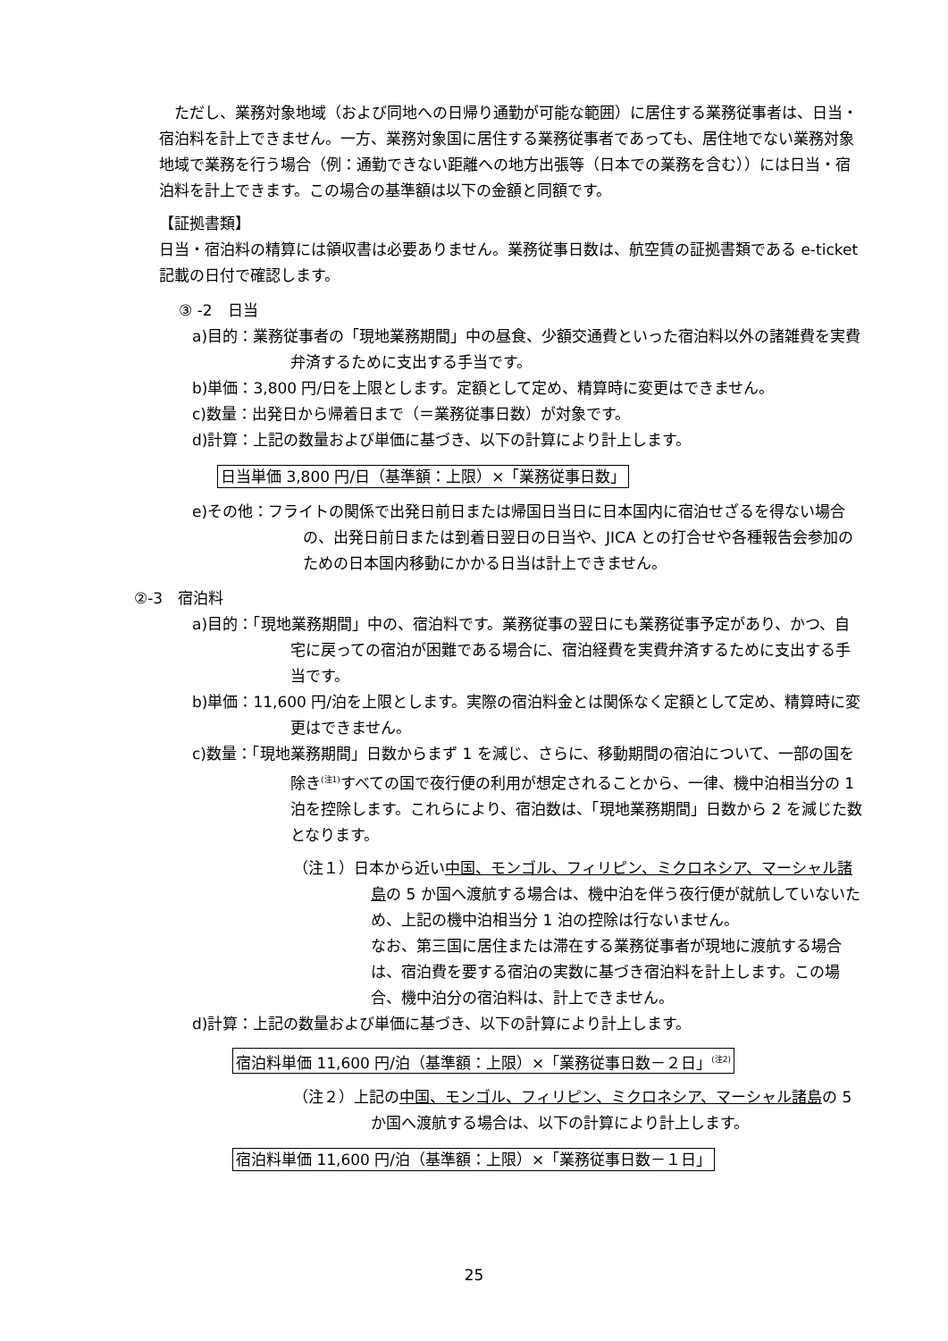ただし、業務対象地域（および同地への日帰り通勤が可能な範囲）に居住する業務従事者は、日当・宿泊料を計上できません。一方、業務対象国に居住する業務従事者であっても、居住地でない業務対象地域で業務を行う場合（例：通勤できない距離への地方出張等（日本での業務を含む））には日当・宿泊料を計上できます。この場合の基準額は以下の金額と同額です。
【証拠書類】
日当・宿泊料の精算には領収書は必要ありません。業務従事日数は、航空賃の証拠書類である e-ticket 記載の日付で確認します。
③ -2　日当
a)目的：業務従事者の「現地業務期間」中の昼食、少額交通費といった宿泊料以外の諸雑費を実費弁済するために支出する手当です。
b)単価：3,800 円/日を上限とします。定額として定め、精算時に変更はできません。
c)数量：出発日から帰着日まで（＝業務従事日数）が対象です。
d)計算：上記の数量および単価に基づき、以下の計算により計上します。
日当単価 3,800 円/日（基準額：上限）×「業務従事日数」
e)その他：フライトの関係で出発日前日または帰国日当日に日本国内に宿泊せざるを得ない場合の、出発日前日または到着日翌日の日当や、JICA との打合せや各種報告会参加のための日本国内移動にかかる日当は計上できません。
②-3　宿泊料
a)目的：「現地業務期間」中の、宿泊料です。業務従事の翌日にも業務従事予定があり、かつ、自宅に戻っての宿泊が困難である場合に、宿泊経費を実費弁済するために支出する手当です。
b)単価：11,600 円/泊を上限とします。実際の宿泊料金とは関係なく定額として定め、精算時に変更はできません。
c)数量：「現地業務期間」日数からまず 1 を減じ、さらに、移動期間の宿泊について、一部の国を除き<sup>(注1)</sup>すべての国で夜行便の利用が想定されることから、一律、機中泊相当分の 1 泊を控除します。これらにより、宿泊数は、「現地業務期間」日数から 2 を減じた数となります。
（注１）日本から近い中国、モンゴル、フィリピン、ミクロネシア、マーシャル諸島の 5 か国へ渡航する場合は、機中泊を伴う夜行便が就航していないため、上記の機中泊相当分 1 泊の控除は行ないません。
なお、第三国に居住または滞在する業務従事者が現地に渡航する場合は、宿泊費を要する宿泊の実数に基づき宿泊料を計上します。この場合、機中泊分の宿泊料は、計上できません。
d)計算：上記の数量および単価に基づき、以下の計算により計上します。
宿泊料単価 11,600 円/泊（基準額：上限）×「業務従事日数－２日」<sup>(注2)</sup>
（注２）上記の中国、モンゴル、フィリピン、ミクロネシア、マーシャル諸島の 5 か国へ渡航する場合は、以下の計算により計上します。
宿泊料単価 11,600 円/泊（基準額：上限）×「業務従事日数－１日」
25